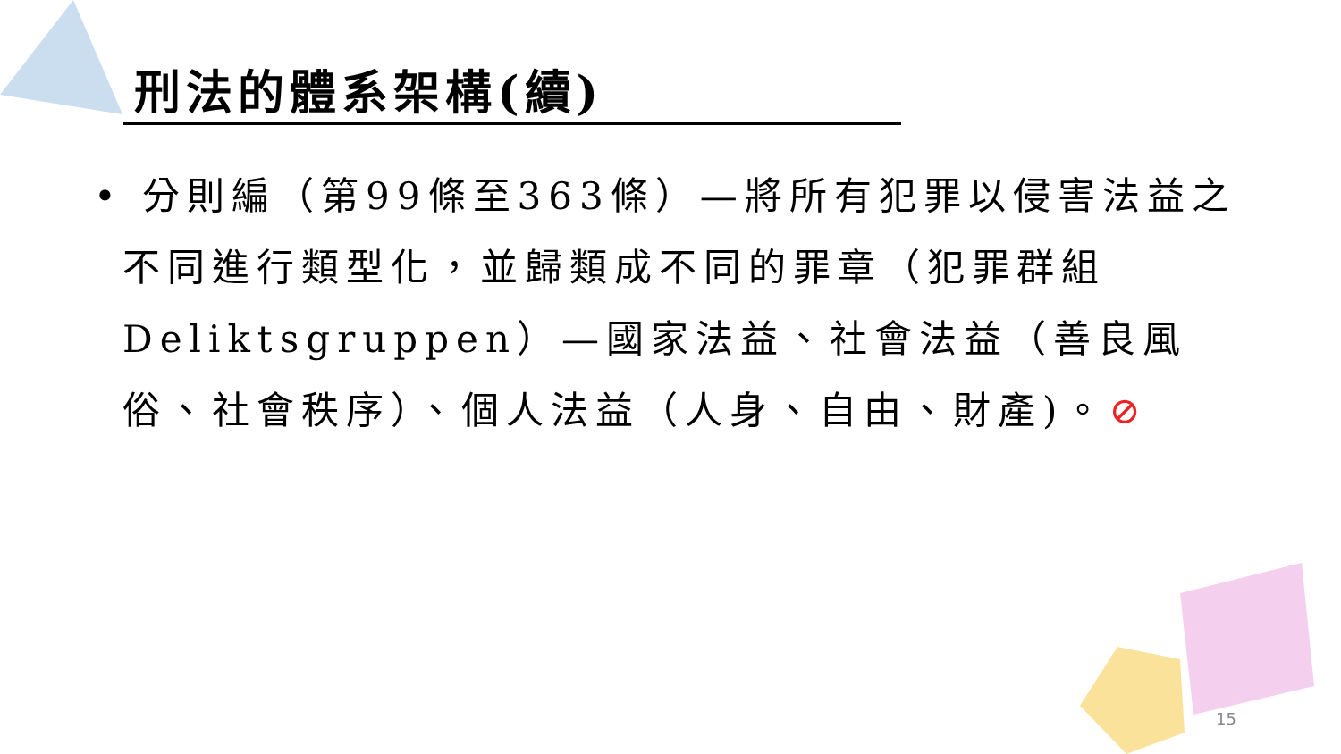刑法的體系架構(續)
• 分則編（第99條至363條）—將所有犯罪以侵害法益之不同進行類型化，並歸類成不同的罪章（犯罪群組Deliktsgruppen）—國家法益、社會法益（善良風俗、社會秩序）、個人法益（人身、自由、財產)。⊘
15